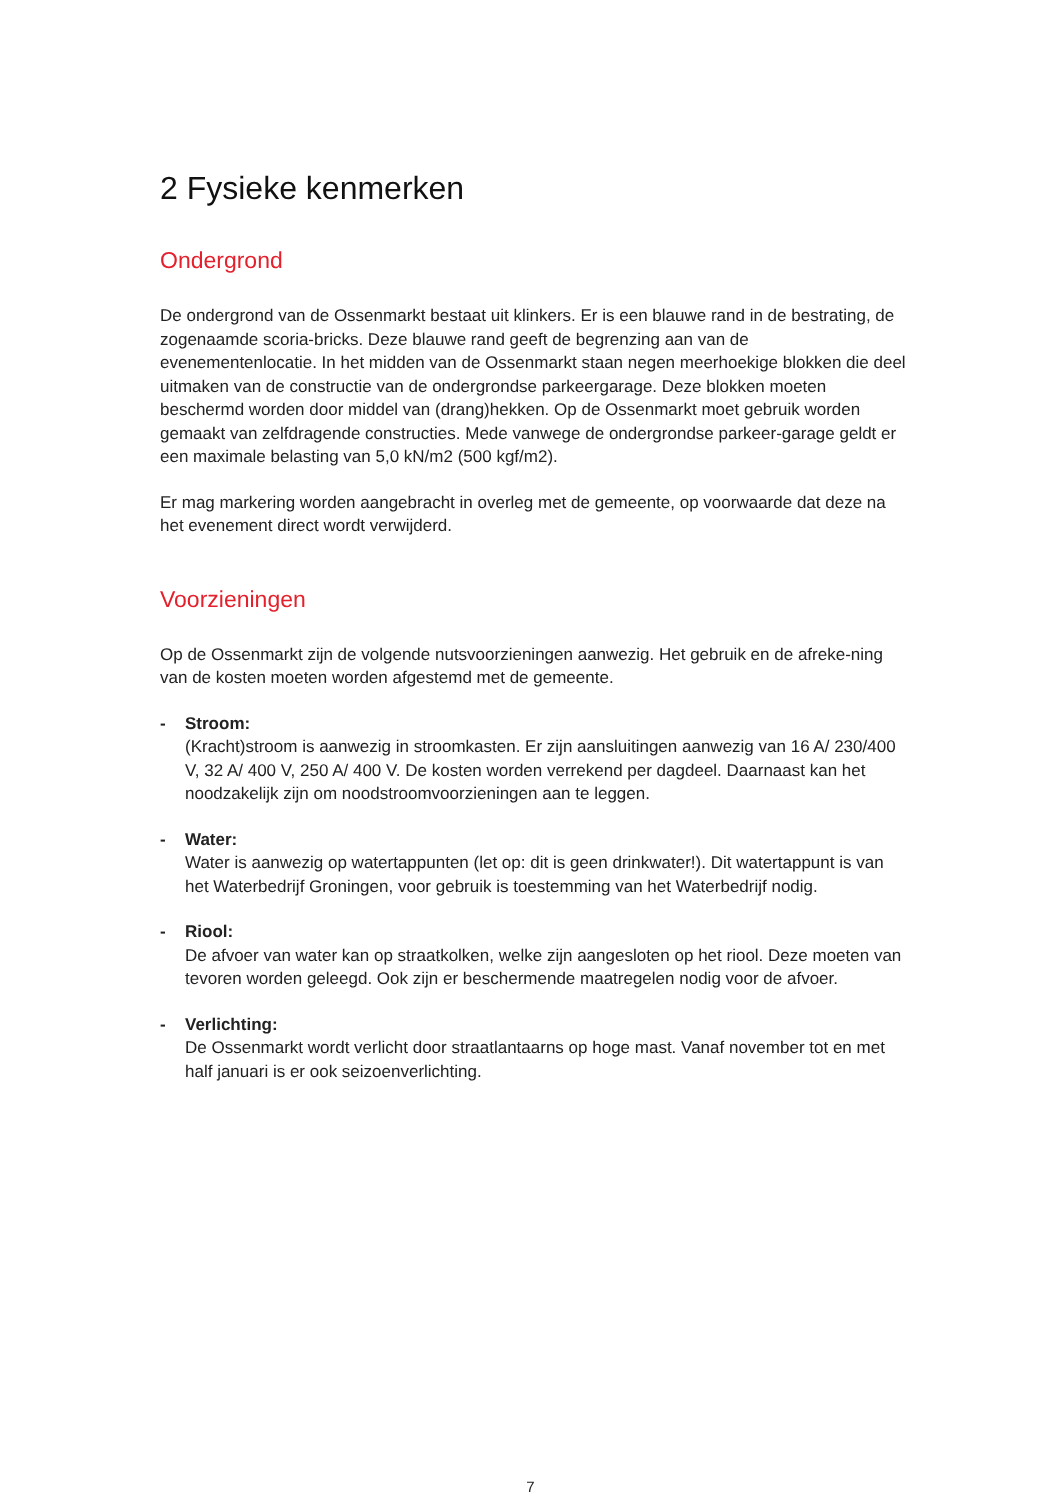2 Fysieke kenmerken
Ondergrond
De ondergrond van de Ossenmarkt bestaat uit klinkers. Er is een blauwe rand in de bestrating, de zogenaamde scoria-bricks. Deze blauwe rand geeft de begrenzing aan van de evenementenlocatie. In het midden van de Ossenmarkt staan negen meerhoekige blokken die deel uitmaken van de constructie van de ondergrondse parkeergarage. Deze blokken moeten beschermd worden door middel van (drang)hekken. Op de Ossenmarkt moet gebruik worden gemaakt van zelfdragende constructies. Mede vanwege de ondergrondse parkeer-garage geldt er een maximale belasting van 5,0 kN/m2 (500 kgf/m2).
Er mag markering worden aangebracht in overleg met de gemeente, op voorwaarde dat deze na het evenement direct wordt verwijderd.
Voorzieningen
Op de Ossenmarkt zijn de volgende nutsvoorzieningen aanwezig. Het gebruik en de afreke-ning van de kosten moeten worden afgestemd met de gemeente.
- Stroom:
(Kracht)stroom is aanwezig in stroomkasten. Er zijn aansluitingen aanwezig van 16 A/ 230/400 V, 32 A/ 400 V, 250 A/ 400 V. De kosten worden verrekend per dagdeel. Daarnaast kan het noodzakelijk zijn om noodstroomvoorzieningen aan te leggen.
- Water:
Water is aanwezig op watertappunten (let op: dit is geen drinkwater!). Dit watertappunt is van het Waterbedrijf Groningen, voor gebruik is toestemming van het Waterbedrijf nodig.
- Riool:
De afvoer van water kan op straatkolken, welke zijn aangesloten op het riool. Deze moeten van tevoren worden geleegd. Ook zijn er beschermende maatregelen nodig voor de afvoer.
- Verlichting:
De Ossenmarkt wordt verlicht door straatlantaarns op hoge mast. Vanaf november tot en met half januari is er ook seizoenverlichting.
7